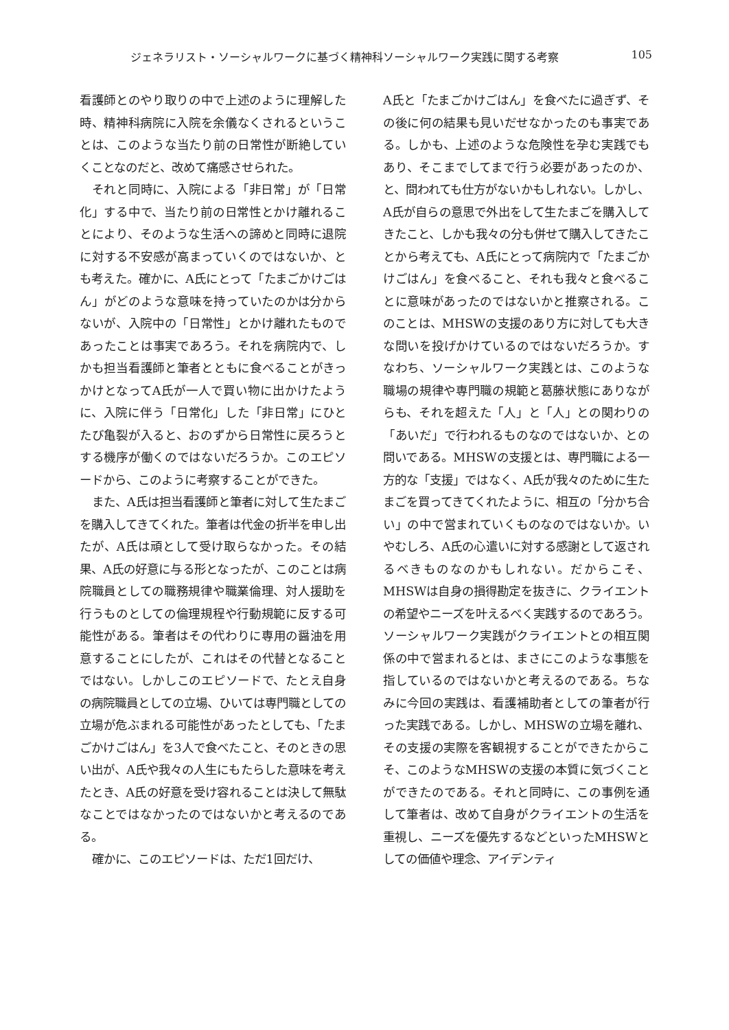ジェネラリスト・ソーシャルワークに基づく精神科ソーシャルワーク実践に関する考察 105
看護師とのやり取りの中で上述のように理解した時、精神科病院に入院を余儀なくされるということは、このような当たり前の日常性が断絶していくことなのだと、改めて痛感させられた。
それと同時に、入院による「非日常」が「日常化」する中で、当たり前の日常性とかけ離れることにより、そのような生活への諦めと同時に退院に対する不安感が高まっていくのではないか、とも考えた。確かに、A氏にとって「たまごかけごはん」がどのような意味を持っていたのかは分からないが、入院中の「日常性」とかけ離れたものであったことは事実であろう。それを病院内で、しかも担当看護師と筆者とともに食べることがきっかけとなってA氏が一人で買い物に出かけたように、入院に伴う「日常化」した「非日常」にひとたび亀裂が入ると、おのずから日常性に戻ろうとする機序が働くのではないだろうか。このエピソードから、このように考察することができた。
また、A氏は担当看護師と筆者に対して生たまごを購入してきてくれた。筆者は代金の折半を申し出たが、A氏は頑として受け取らなかった。その結果、A氏の好意に与る形となったが、このことは病院職員としての職務規律や職業倫理、対人援助を行うものとしての倫理規程や行動規範に反する可能性がある。筆者はその代わりに専用の醤油を用意することにしたが、これはその代替となることではない。しかしこのエピソードで、たとえ自身の病院職員としての立場、ひいては専門職としての立場が危ぶまれる可能性があったとしても、「たまごかけごはん」を3人で食べたこと、そのときの思い出が、A氏や我々の人生にもたらした意味を考えたとき、A氏の好意を受け容れることは決して無駄なことではなかったのではないかと考えるのである。
確かに、このエピソードは、ただ1回だけ、
A氏と「たまごかけごはん」を食べたに過ぎず、その後に何の結果も見いだせなかったのも事実である。しかも、上述のような危険性を孕む実践でもあり、そこまでしてまで行う必要があったのか、と、問われても仕方がないかもしれない。しかし、A氏が自らの意思で外出をして生たまごを購入してきたこと、しかも我々の分も併せて購入してきたことから考えても、A氏にとって病院内で「たまごかけごはん」を食べること、それも我々と食べることに意味があったのではないかと推察される。このことは、MHSWの支援のあり方に対しても大きな問いを投げかけているのではないだろうか。すなわち、ソーシャルワーク実践とは、このような職場の規律や専門職の規範と葛藤状態にありながらも、それを超えた「人」と「人」との関わりの「あいだ」で行われるものなのではないか、との問いである。MHSWの支援とは、専門職による一方的な「支援」ではなく、A氏が我々のために生たまごを買ってきてくれたように、相互の「分かち合い」の中で営まれていくものなのではないか。いやむしろ、A氏の心遣いに対する感謝として返されるべきものなのかもしれない。だからこそ、MHSWは自身の損得勘定を抜きに、クライエントの希望やニーズを叶えるべく実践するのであろう。ソーシャルワーク実践がクライエントとの相互関係の中で営まれるとは、まさにこのような事態を指しているのではないかと考えるのである。ちなみに今回の実践は、看護補助者としての筆者が行った実践である。しかし、MHSWの立場を離れ、その支援の実際を客観視することができたからこそ、このようなMHSWの支援の本質に気づくことができたのである。それと同時に、この事例を通して筆者は、改めて自身がクライエントの生活を重視し、ニーズを優先するなどといったMHSWとしての価値や理念、アイデンティ